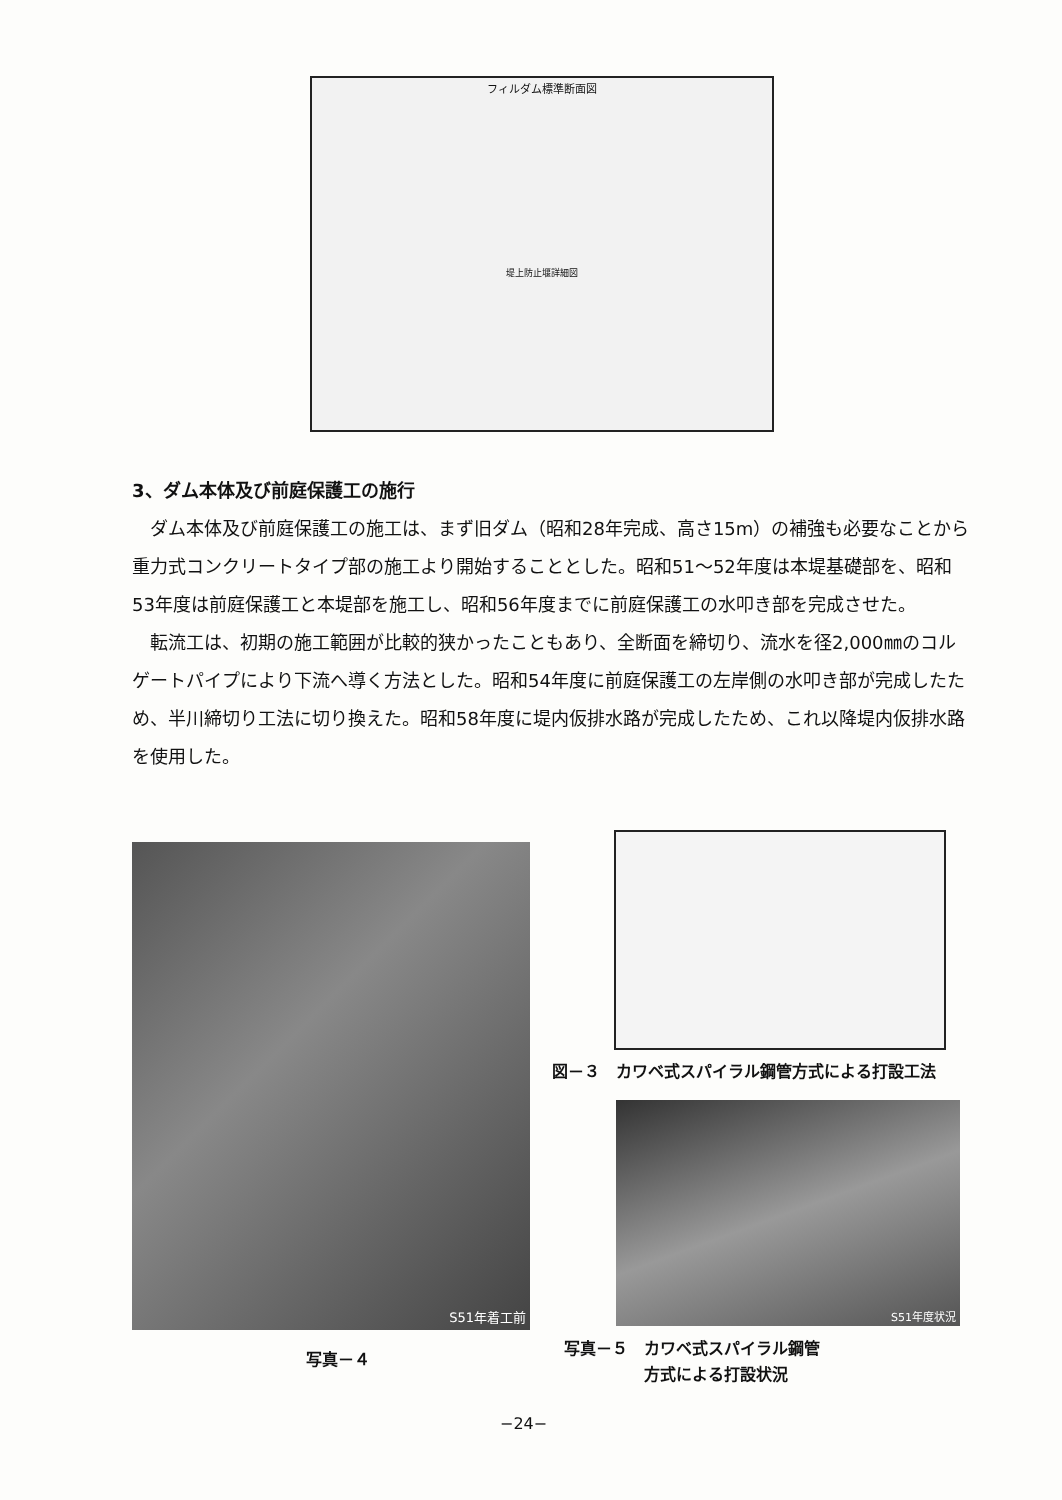フィルダム標準断面図
堤上防止堰詳細図
3、ダム本体及び前庭保護工の施行
ダム本体及び前庭保護工の施工は、まず旧ダム（昭和28年完成、高さ15m）の補強も必要なことから重力式コンクリートタイプ部の施工より開始することとした。昭和51〜52年度は本堤基礎部を、昭和53年度は前庭保護工と本堤部を施工し、昭和56年度までに前庭保護工の水叩き部を完成させた。
転流工は、初期の施工範囲が比較的狭かったこともあり、全断面を締切り、流水を径2,000㎜のコルゲートパイプにより下流へ導く方法とした。昭和54年度に前庭保護工の左岸側の水叩き部が完成したため、半川締切り工法に切り換えた。昭和58年度に堤内仮排水路が完成したため、これ以降堤内仮排水路を使用した。
S51年着工前
図－３　カワベ式スパイラル鋼管方式による打設工法
S51年度状況
写真－４
写真－５　カワベ式スパイラル鋼管
　　　　　方式による打設状況
−24−